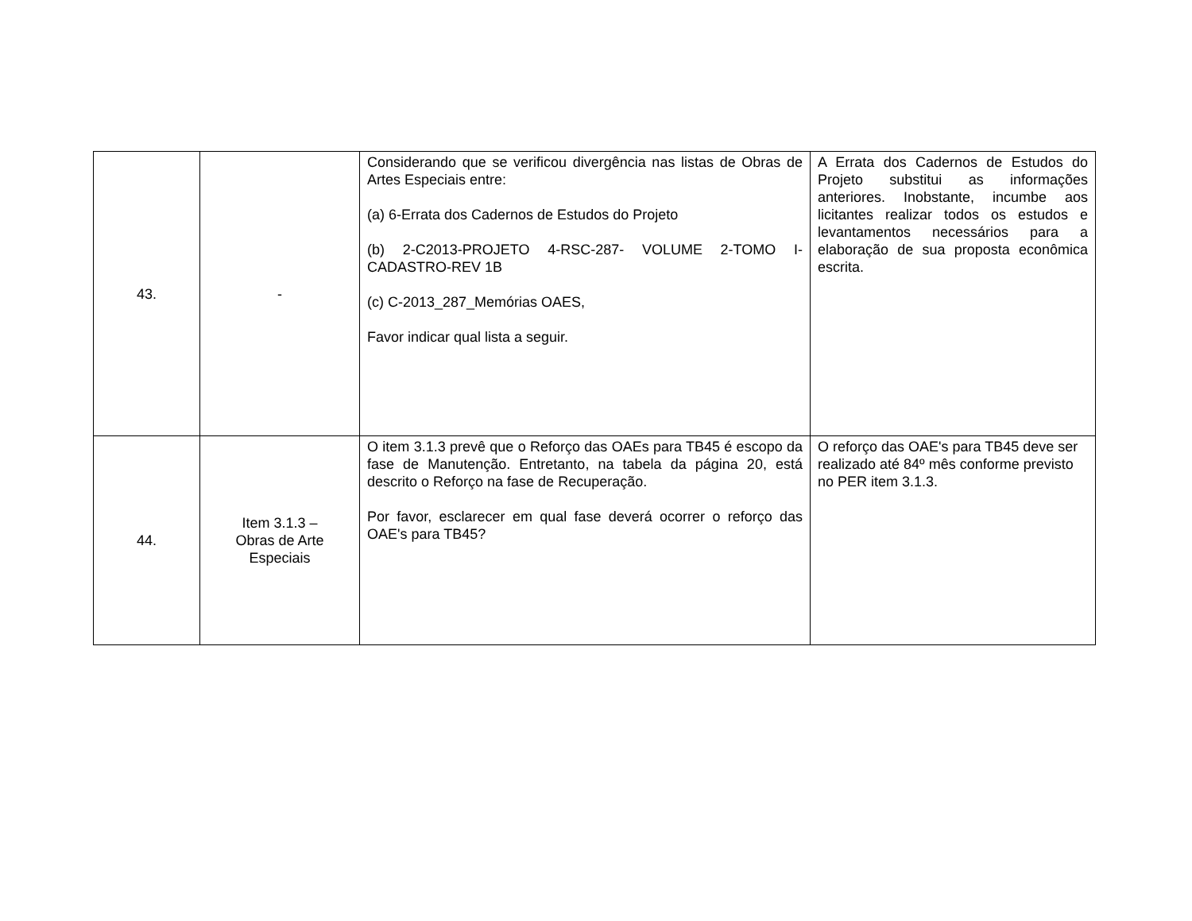| 43. | - | Considerando que se verificou divergência nas listas de Obras de Artes Especiais entre: (a) 6-Errata dos Cadernos de Estudos do Projeto (b) 2-C2013-PROJETO 4-RSC-287- VOLUME 2-TOMO I-CADASTRO-REV 1B (c) C-2013_287_Memórias OAES, Favor indicar qual lista a seguir. | A Errata dos Cadernos de Estudos do Projeto substitui as informações anteriores. Inobstante, incumbe aos licitantes realizar todos os estudos e levantamentos necessários para a elaboração de sua proposta econômica escrita. |
| 44. | Item 3.1.3 – Obras de Arte Especiais | O item 3.1.3 prevê que o Reforço das OAEs para TB45 é escopo da fase de Manutenção. Entretanto, na tabela da página 20, está descrito o Reforço na fase de Recuperação. Por favor, esclarecer em qual fase deverá ocorrer o reforço das OAE's para TB45? | O reforço das OAE's para TB45 deve ser realizado até 84º mês conforme previsto no PER item 3.1.3. |